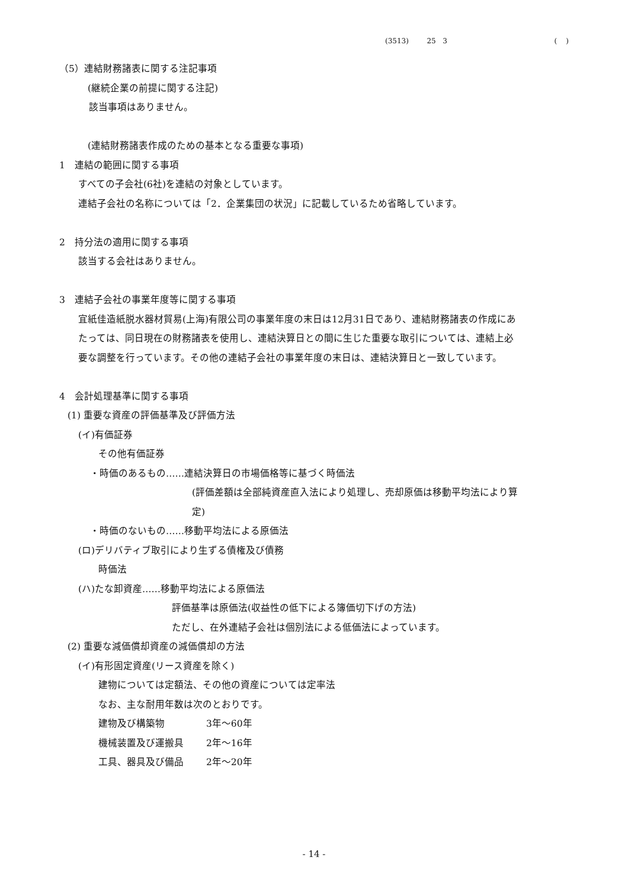(3513) 25 3 ( )
（5）連結財務諸表に関する注記事項
(継続企業の前提に関する注記)
該当事項はありません。
(連結財務諸表作成のための基本となる重要な事項)
1　連結の範囲に関する事項
すべての子会社(6社)を連結の対象としています。
連結子会社の名称については「2．企業集団の状況」に記載しているため省略しています。
2　持分法の適用に関する事項
該当する会社はありません。
3　連結子会社の事業年度等に関する事項
宜紙佳造紙脱水器材貿易(上海)有限公司の事業年度の末日は12月31日であり、連結財務諸表の作成にあ
たっては、同日現在の財務諸表を使用し、連結決算日との間に生じた重要な取引については、連結上必
要な調整を行っています。その他の連結子会社の事業年度の末日は、連結決算日と一致しています。
4　会計処理基準に関する事項
(1) 重要な資産の評価基準及び評価方法
(イ)有価証券
その他有価証券
・時価のあるもの……連結決算日の市場価格等に基づく時価法
(評価差額は全部純資産直入法により処理し、売却原価は移動平均法により算
定)
・時価のないもの……移動平均法による原価法
(ロ)デリバティブ取引により生ずる債権及び債務
時価法
(ハ)たな卸資産……移動平均法による原価法
評価基準は原価法(収益性の低下による簿価切下げの方法)
ただし、在外連結子会社は個別法による低価法によっています。
(2) 重要な減価償却資産の減価償却の方法
(イ)有形固定資産(リース資産を除く)
建物については定額法、その他の資産については定率法
なお、主な耐用年数は次のとおりです。
建物及び構築物 3年～60年
機械装置及び運搬具 2年～16年
工具、器具及び備品 2年～20年
- 14 -